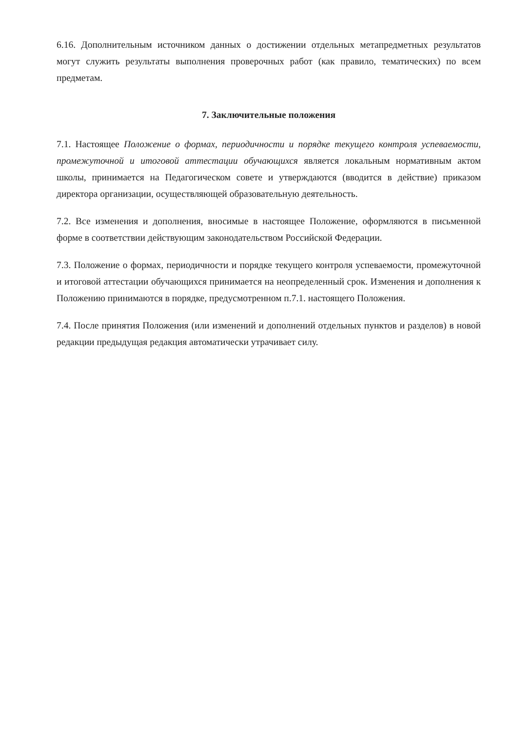6.16. Дополнительным источником данных о достижении отдельных метапредметных результатов могут служить результаты выполнения проверочных работ (как правило, тематических) по всем предметам.
7. Заключительные положения
7.1. Настоящее Положение о формах, периодичности и порядке текущего контроля успеваемости, промежуточной и итоговой аттестации обучающихся является локальным нормативным актом школы, принимается на Педагогическом совете и утверждаются (вводится в действие) приказом директора организации, осуществляющей образовательную деятельность.
7.2. Все изменения и дополнения, вносимые в настоящее Положение, оформляются в письменной форме в соответствии действующим законодательством Российской Федерации.
7.3. Положение о формах, периодичности и порядке текущего контроля успеваемости, промежуточной и итоговой аттестации обучающихся принимается на неопределенный срок. Изменения и дополнения к Положению принимаются в порядке, предусмотренном п.7.1. настоящего Положения.
7.4. После принятия Положения (или изменений и дополнений отдельных пунктов и разделов) в новой редакции предыдущая редакция автоматически утрачивает силу.